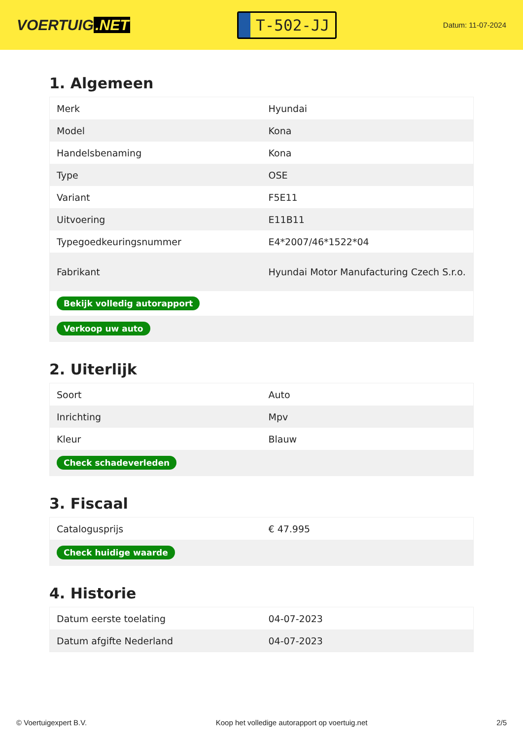VOERTUIG.NET
T-502-JJ
Datum: 11-07-2024
1. Algemeen
| Merk | Hyundai |
| Model | Kona |
| Handelsbenaming | Kona |
| Type | OSE |
| Variant | F5E11 |
| Uitvoering | E11B11 |
| Typegoedkeuringsnummer | E4*2007/46*1522*04 |
| Fabrikant | Hyundai Motor Manufacturing Czech S.r.o. |
| Bekijk volledig autorapport | |
| Verkoop uw auto | |
2. Uiterlijk
| Soort | Auto |
| Inrichting | Mpv |
| Kleur | Blauw |
| Check schadeverleden | |
3. Fiscaal
| Catalogusprijs | € 47.995 |
| Check huidige waarde | |
4. Historie
| Datum eerste toelating | 04-07-2023 |
| Datum afgifte Nederland | 04-07-2023 |
© Voertuigexpert B.V. Koop het volledige autorapport op voertuig.net 2/5